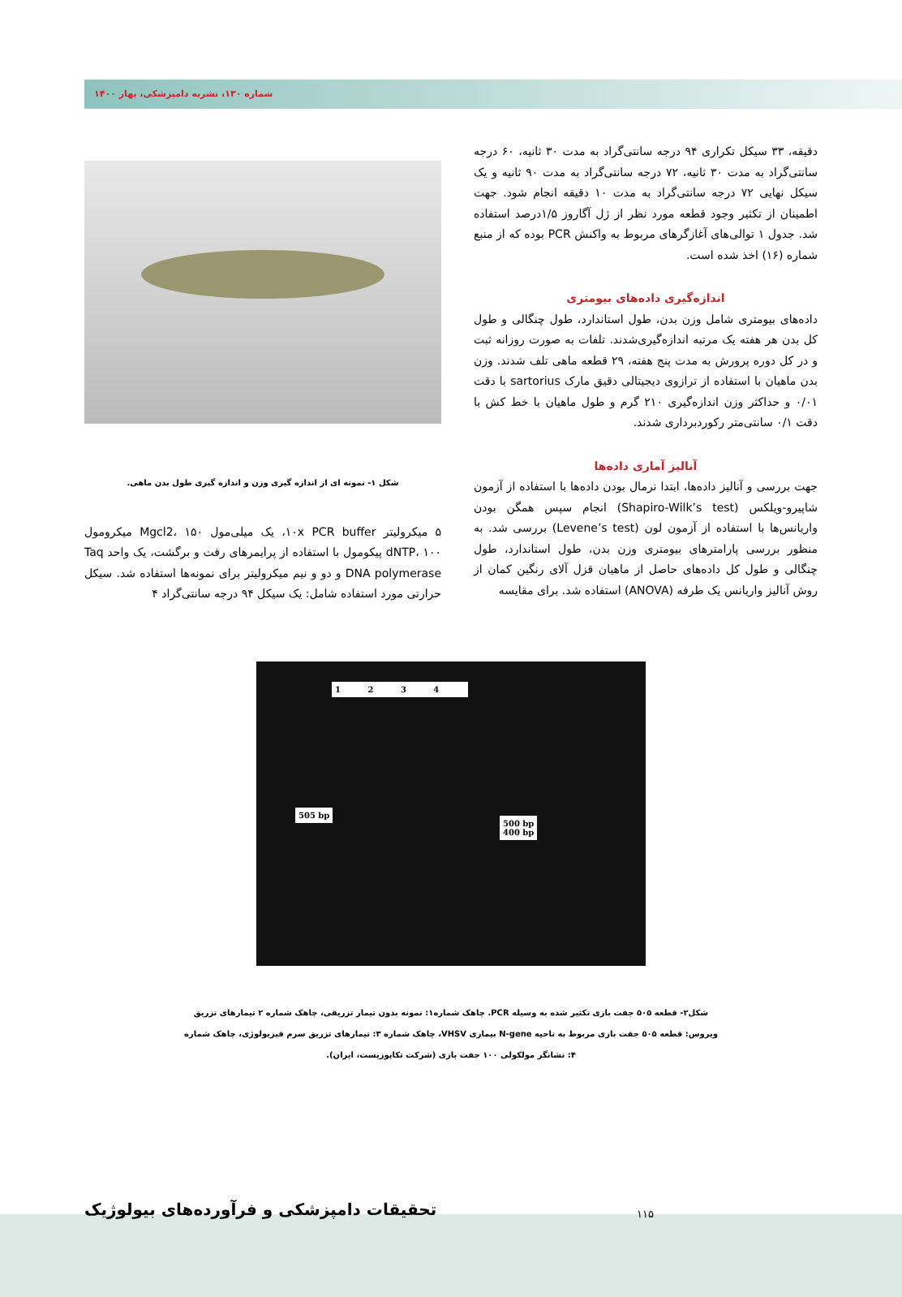شماره ۱۳۰، نشریه دامپزشکی، بهار ۱۴۰۰
دقیقه، ۳۳ سیکل تکراری ۹۴ درجه سانتی‌گراد به مدت ۳۰ ثانیه، ۶۰ درجه سانتی‌گراد به مدت ۳۰ ثانیه، ۷۲ درجه سانتی‌گراد به مدت ۹۰ ثانیه و یک سیکل نهایی ۷۲ درجه سانتی‌گراد به مدت ۱۰ دقیقه انجام شود. جهت اطمینان از تکثیر وجود قطعه مورد نظر از ژل آگاروز ۱/۵درصد استفاده شد. جدول ۱ توالی‌های آغازگرهای مربوط به واکنش PCR بوده که از منبع شماره (۱۶) اخذ شده است.
اندازه‌گیری داده‌های بیومتری
داده‌های بیومتری شامل وزن بدن، طول استاندارد، طول چنگالی و طول کل بدن هر هفته یک مرتبه اندازه‌گیری‌شدند. تلفات به صورت روزانه ثبت و در کل دوره پرورش به مدت پنج هفته، ۲۹ قطعه ماهی تلف شدند. وزن بدن ماهیان با استفاده از ترازوی دیجیتالی دقیق مارک sartorius با دقت ۰/۰۱ و حداکثر وزن اندازه‌گیری ۲۱۰ گرم و طول ماهیان با خط کش با دقت ۰/۱ سانتی‌متر رکوردبرداری شدند.
آنالیز آماری داده‌ها
جهت بررسی و آنالیز داده‌ها، ابتدا نرمال بودن داده‌ها با استفاده از آزمون شاپیرو-ویلکس (Shapiro-Wilk’s test) انجام سپس همگن بودن واریانس‌ها با استفاده از آزمون لون (Levene’s test) بررسی شد. به منظور بررسی پارامترهای بیومتری وزن بدن، طول استاندارد، طول چنگالی و طول کل داده‌های حاصل از ماهیان قزل آلای رنگین کمان از روش آنالیز واریانس یک طرفه (ANOVA) استفاده شد. برای مقایسه
شکل ۱- نمونه ای از اندازه گیری وزن و اندازه گیری طول بدن ماهی.
۵ میکرولیتر ۱۰x PCR buffer، یک میلی‌مول Mgcl2، ۱۵۰ میکرومول dNTP، ۱۰۰ پیکومول با استفاده از پرایمرهای رفت و برگشت، یک واحد Taq DNA polymerase و دو و نیم میکرولیتر برای نمونه‌ها استفاده شد. سیکل حرارتی مورد استفاده شامل: یک سیکل ۹۴ درجه سانتی‌گراد ۴
1 2 3 4
505 bp
500 bp
400 bp
شکل۲- قطعه ۵۰۵ جفت بازی تکثیر شده به وسیله PCR. چاهک شماره۱: نمونه بدون تیمار تزریقی، چاهک شماره ۲ تیمارهای تزریق
ویروس: قطعه ۵۰۵ جفت بازی مربوط به ناحیه N-gene بیماری VHSV، چاهک شماره ۳: تیمارهای تزریق سرم فیزیولوژی، چاهک شماره
۴: نشانگر مولکولی ۱۰۰ جفت بازی (شرکت تکاپوزیست، ایران).
تحقیقات دامپزشکی و فرآورده‌های بیولوژیک
۱۱۵